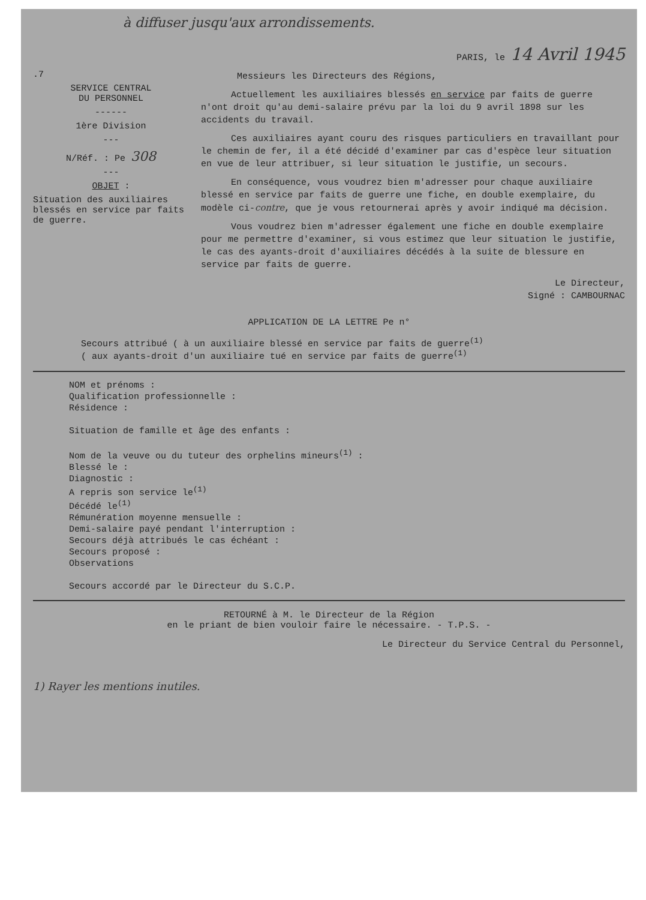à diffuser jusqu'aux arrondissements.
.7
SERVICE CENTRAL
DU PERSONNEL
------
1ère Division
---
N/Réf. : Pe 308
---
OBJET :
Situation des auxiliaires blessés en service par faits de guerre.
PARIS, le 14 Avril 1945
Messieurs les Directeurs des Régions,
Actuellement les auxiliaires blessés en service par faits de guerre n'ont droit qu'au demi-salaire prévu par la loi du 9 avril 1898 sur les accidents du travail.
Ces auxiliaires ayant couru des risques particuliers en travaillant pour le chemin de fer, il a été décidé d'examiner par cas d'espèce leur situation en vue de leur attribuer, si leur situation le justifie, un secours.
En conséquence, vous voudrez bien m'adresser pour chaque auxiliaire blessé en service par faits de guerre une fiche, en double exemplaire, du modèle ci-contre, que je vous retournerai après y avoir indiqué ma décision.
Vous voudrez bien m'adresser également une fiche en double exemplaire pour me permettre d'examiner, si vous estimez que leur situation le justifie, le cas des ayants-droit d'auxiliaires décédés à la suite de blessure en service par faits de guerre.
Le Directeur,
Signé : CAMBOURNAC
APPLICATION DE LA LETTRE Pe n°
Secours attribué ( à un auxiliaire blessé en service par faits de guerre<sup>(1)</sup>
( aux ayants-droit d'un auxiliaire tué en service par faits de guerre<sup>(1)</sup>
NOM et prénoms :
Qualification professionnelle :
Résidence :
Situation de famille et âge des enfants :
Nom de la veuve ou du tuteur des orphelins mineurs<sup>(1)</sup> :
Blessé le :
Diagnostic :
A repris son service le<sup>(1)</sup>
Décédé le<sup>(1)</sup>
Rémunération moyenne mensuelle :
Demi-salaire payé pendant l'interruption :
Secours déjà attribués le cas échéant :
Secours proposé :
Observations
Secours accordé par le Directeur du S.C.P.
RETOURNÉ à M. le Directeur de la Région
en le priant de bien vouloir faire le nécessaire. - T.P.S. -
Le Directeur du Service Central du Personnel,
1) Rayer les mentions inutiles.